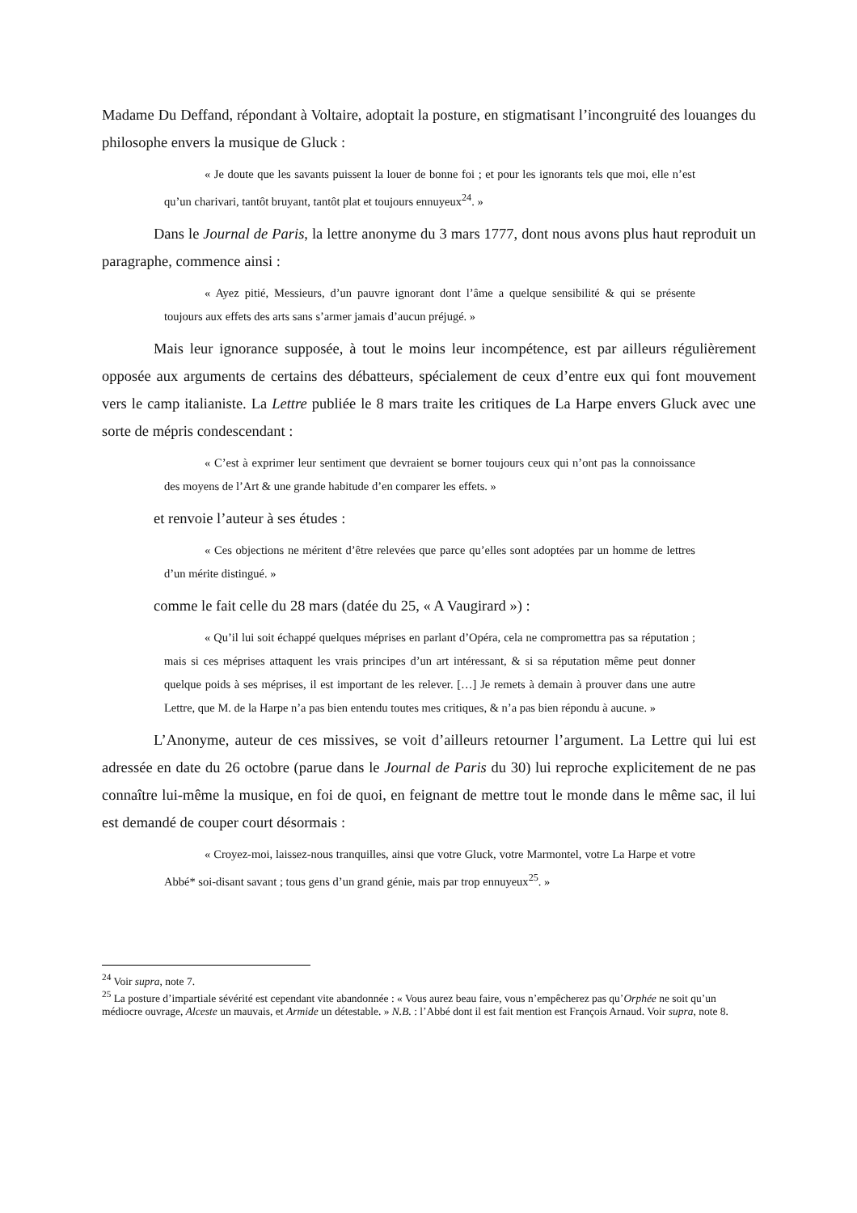Madame Du Deffand, répondant à Voltaire, adoptait la posture, en stigmatisant l’incongruité des louanges du philosophe envers la musique de Gluck :
« Je doute que les savants puissent la louer de bonne foi ; et pour les ignorants tels que moi, elle n’est qu’un charivari, tantôt bruyant, tantôt plat et toujours ennuyeux<sup>24</sup>. »
Dans le Journal de Paris, la lettre anonyme du 3 mars 1777, dont nous avons plus haut reproduit un paragraphe, commence ainsi :
« Ayez pitié, Messieurs, d’un pauvre ignorant dont l’âme a quelque sensibilité & qui se présente toujours aux effets des arts sans s’armer jamais d’aucun préjugé. »
Mais leur ignorance supposée, à tout le moins leur incompétence, est par ailleurs régulièrement opposée aux arguments de certains des débatteurs, spécialement de ceux d’entre eux qui font mouvement vers le camp italianiste. La Lettre publiée le 8 mars traite les critiques de La Harpe envers Gluck avec une sorte de mépris condescendant :
« C’est à exprimer leur sentiment que devraient se borner toujours ceux qui n’ont pas la connoissance des moyens de l’Art & une grande habitude d’en comparer les effets. »
et renvoie l’auteur à ses études :
« Ces objections ne méritent d’être relevées que parce qu’elles sont adoptées par un homme de lettres d’un mérite distingué. »
comme le fait celle du 28 mars (datée du 25, « A Vaugirard ») :
« Qu’il lui soit échappé quelques méprises en parlant d’Opéra, cela ne compromettra pas sa réputation ; mais si ces méprises attaquent les vrais principes d’un art intéressant, & si sa réputation même peut donner quelque poids à ses méprises, il est important de les relever. […] Je remets à demain à prouver dans une autre Lettre, que M. de la Harpe n’a pas bien entendu toutes mes critiques, & n’a pas bien répondu à aucune. »
L’Anonyme, auteur de ces missives, se voit d’ailleurs retourner l’argument. La Lettre qui lui est adressée en date du 26 octobre (parue dans le Journal de Paris du 30) lui reproche explicitement de ne pas connaître lui-même la musique, en foi de quoi, en feignant de mettre tout le monde dans le même sac, il lui est demandé de couper court désormais :
« Croyez-moi, laissez-nous tranquilles, ainsi que votre Gluck, votre Marmontel, votre La Harpe et votre Abbé* soi-disant savant ; tous gens d’un grand génie, mais par trop ennuyeux<sup>25</sup>. »
<sup>24</sup> Voir supra, note 7.
<sup>25</sup> La posture d’impartiale sévérité est cependant vite abandonnée : « Vous aurez beau faire, vous n’empêcherez pas qu’Orphée ne soit qu’un médiocre ouvrage, Alceste un mauvais, et Armide un détestable. » N.B. : l’Abbé dont il est fait mention est François Arnaud. Voir supra, note 8.